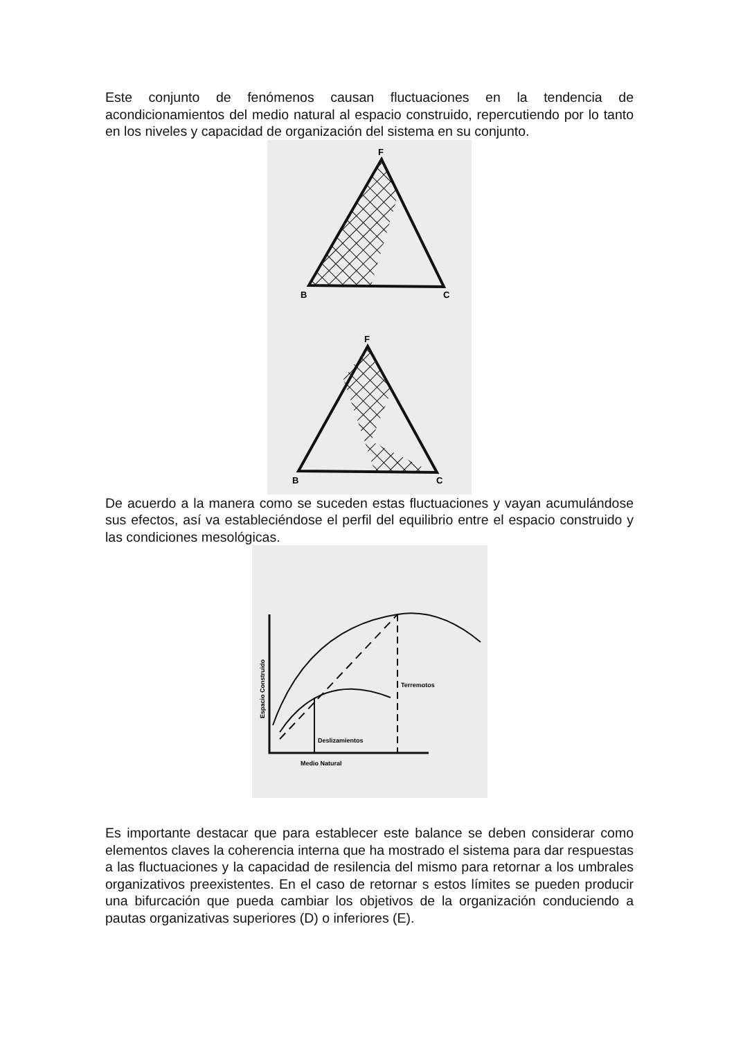Este conjunto de fenómenos causan fluctuaciones en la tendencia de acondicionamientos del medio natural al espacio construido, repercutiendo por lo tanto en los niveles y capacidad de organización del sistema en su conjunto.
F
B
C
F
B
C
De acuerdo a la manera como se suceden estas fluctuaciones y vayan acumulándose sus efectos, así va estableciéndose el perfil del equilibrio entre el espacio construido y las condiciones mesológicas.
Terremotos
Deslizamientos
Medio Natural
Espacio Construido
Es importante destacar que para establecer este balance se deben considerar como elementos claves la coherencia interna que ha mostrado el sistema para dar respuestas a las fluctuaciones y la capacidad de resilencia del mismo para retornar a los umbrales organizativos preexistentes. En el caso de retornar s estos límites se pueden producir una bifurcación que pueda cambiar los objetivos de la organización conduciendo a pautas organizativas superiores (D) o inferiores (E).